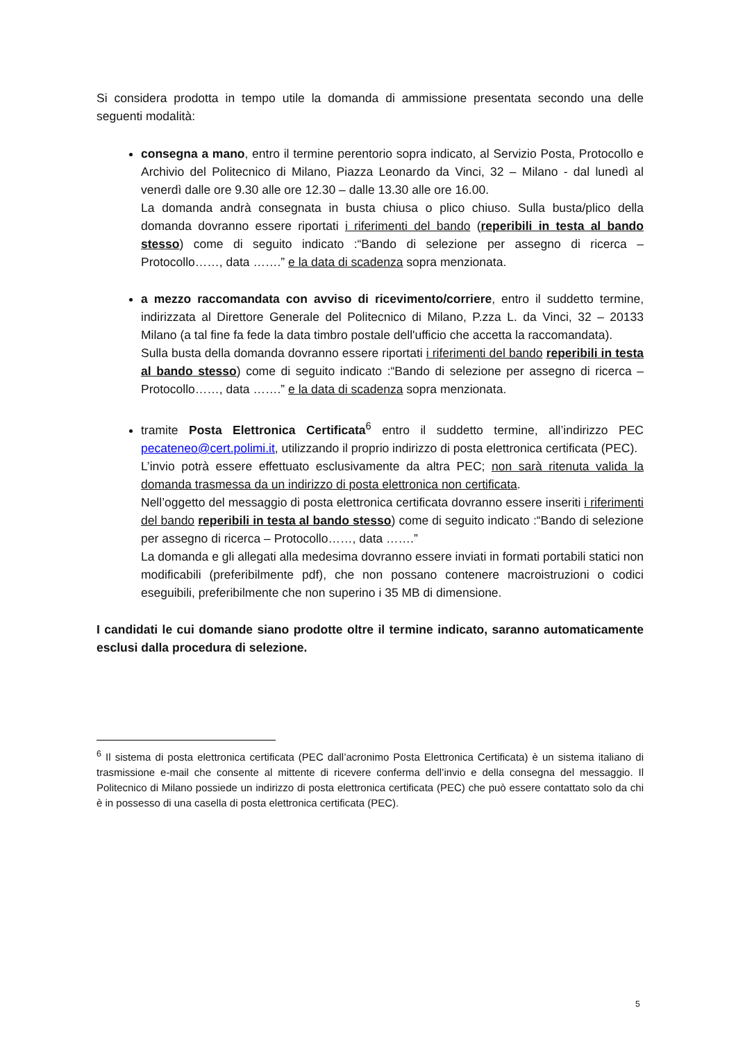Si considera prodotta in tempo utile la domanda di ammissione presentata secondo una delle seguenti modalità:
consegna a mano, entro il termine perentorio sopra indicato, al Servizio Posta, Protocollo e Archivio del Politecnico di Milano, Piazza Leonardo da Vinci, 32 – Milano - dal lunedì al venerdì dalle ore 9.30 alle ore 12.30 – dalle 13.30 alle ore 16.00.
La domanda andrà consegnata in busta chiusa o plico chiuso. Sulla busta/plico della domanda dovranno essere riportati i riferimenti del bando (reperibili in testa al bando stesso) come di seguito indicato :“Bando di selezione per assegno di ricerca – Protocollo……, data …….” e la data di scadenza sopra menzionata.
a mezzo raccomandata con avviso di ricevimento/corriere, entro il suddetto termine, indirizzata al Direttore Generale del Politecnico di Milano, P.zza L. da Vinci, 32 – 20133 Milano (a tal fine fa fede la data timbro postale dell'ufficio che accetta la raccomandata).
Sulla busta della domanda dovranno essere riportati i riferimenti del bando reperibili in testa al bando stesso) come di seguito indicato :“Bando di selezione per assegno di ricerca – Protocollo……, data …….” e la data di scadenza sopra menzionata.
tramite Posta Elettronica Certificata<sup>6</sup> entro il suddetto termine, all’indirizzo PEC pecateneo@cert.polimi.it, utilizzando il proprio indirizzo di posta elettronica certificata (PEC).
L’invio potrà essere effettuato esclusivamente da altra PEC; non sarà ritenuta valida la domanda trasmessa da un indirizzo di posta elettronica non certificata.
Nell’oggetto del messaggio di posta elettronica certificata dovranno essere inseriti i riferimenti del bando reperibili in testa al bando stesso) come di seguito indicato :“Bando di selezione per assegno di ricerca – Protocollo……, data …….”
La domanda e gli allegati alla medesima dovranno essere inviati in formati portabili statici non modificabili (preferibilmente pdf), che non possano contenere macroistruzioni o codici eseguibili, preferibilmente che non superino i 35 MB di dimensione.
I candidati le cui domande siano prodotte oltre il termine indicato, saranno automaticamente esclusi dalla procedura di selezione.
<sup>6</sup> Il sistema di posta elettronica certificata (PEC dall’acronimo Posta Elettronica Certificata) è un sistema italiano di trasmissione e-mail che consente al mittente di ricevere conferma dell’invio e della consegna del messaggio. Il Politecnico di Milano possiede un indirizzo di posta elettronica certificata (PEC) che può essere contattato solo da chi è in possesso di una casella di posta elettronica certificata (PEC).
5